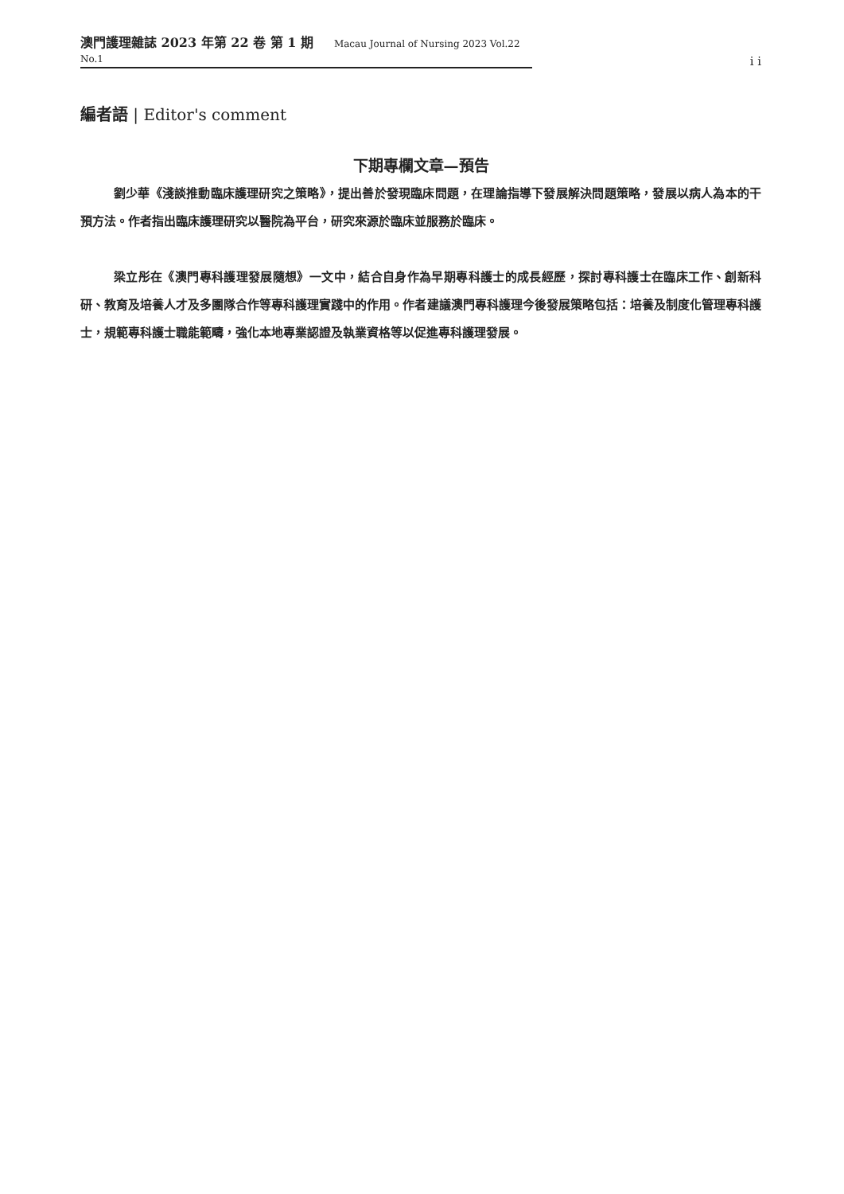澳門護理雜誌 2023 年第 22 卷 第 1 期 Macau Journal of Nursing 2023 Vol.22 No.1
i i
編者語 | Editor's comment
下期專欄文章—預告
劉少華《淺談推動臨床護理研究之策略》，提出善於發現臨床問題，在理論指導下發展解決問題策略，發展以病人為本的干預方法。作者指出臨床護理研究以醫院為平台，研究來源於臨床並服務於臨床。
梁立彤在《澳門專科護理發展隨想》一文中，結合自身作為早期專科護士的成長經歷，探討專科護士在臨床工作、創新科研、教育及培養人才及多團隊合作等專科護理實踐中的作用。作者建議澳門專科護理今後發展策略包括：培養及制度化管理專科護士，規範專科護士職能範疇，強化本地專業認證及執業資格等以促進專科護理發展。